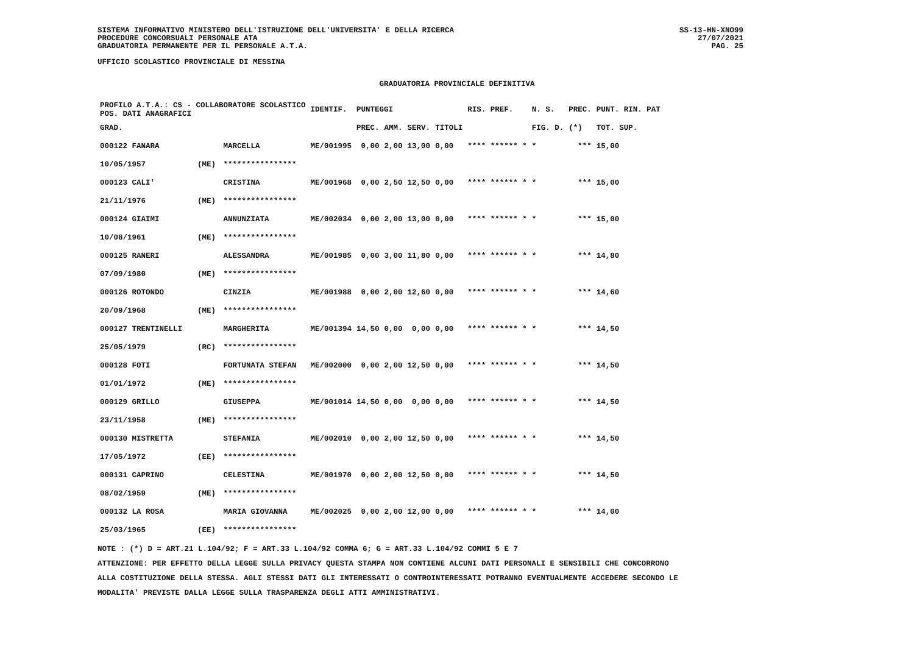SISTEMA INFORMATIVO MINISTERO DELL'ISTRUZIONE DELL'UNIVERSITA' E DELLA RICERCA
PROCEDURE CONCORSUALI PERSONALE ATA
GRADUATORIA PERMANENTE PER IL PERSONALE A.T.A.
UFFICIO SCOLASTICO PROVINCIALE DI MESSINA
SS-13-HN-XNO99
27/07/2021
PAG. 25
GRADUATORIA PROVINCIALE DEFINITIVA
| PROFILO A.T.A.: CS - COLLABORATORE SCOLASTICO POS. DATI ANAGRAFICI | | | IDENTIF. | PUNTEGGI | | | | RIS. PREF. | N. S. | PREC. | PUNT. RIN. PAT |
| --- | --- | --- | --- | --- | --- | --- | --- | --- | --- | --- | --- |
| GRAD. | | | | PREC. | AMM. | SERV. | TITOLI | | FIG. D. | (*) | TOT. SUP. |
| 000122 FANARA | | MARCELLA | ME/001995 | 0,00 | 2,00 | 13,00 | 0,00 | **** ****** * | * | *** | 15,00 |
| 10/05/1957 | (ME) | **************** | | | | | | | | | |
| 000123 CALI' | | CRISTINA | ME/001968 | 0,00 | 2,50 | 12,50 | 0,00 | **** ****** * | * | *** | 15,00 |
| 21/11/1976 | (ME) | **************** | | | | | | | | | |
| 000124 GIAIMI | | ANNUNZIATA | ME/002034 | 0,00 | 2,00 | 13,00 | 0,00 | **** ****** * | * | *** | 15,00 |
| 10/08/1961 | (ME) | **************** | | | | | | | | | |
| 000125 RANERI | | ALESSANDRA | ME/001985 | 0,00 | 3,00 | 11,80 | 0,00 | **** ****** * | * | *** | 14,80 |
| 07/09/1980 | (ME) | **************** | | | | | | | | | |
| 000126 ROTONDO | | CINZIA | ME/001988 | 0,00 | 2,00 | 12,60 | 0,00 | **** ****** * | * | *** | 14,60 |
| 20/09/1968 | (ME) | **************** | | | | | | | | | |
| 000127 TRENTINELLI | | MARGHERITA | ME/001394 | 14,50 | 0,00 | 0,00 | 0,00 | **** ****** * | * | *** | 14,50 |
| 25/05/1979 | (RC) | **************** | | | | | | | | | |
| 000128 FOTI | | FORTUNATA STEFAN | ME/002000 | 0,00 | 2,00 | 12,50 | 0,00 | **** ****** * | * | *** | 14,50 |
| 01/01/1972 | (ME) | **************** | | | | | | | | | |
| 000129 GRILLO | | GIUSEPPA | ME/001014 | 14,50 | 0,00 | 0,00 | 0,00 | **** ****** * | * | *** | 14,50 |
| 23/11/1958 | (ME) | **************** | | | | | | | | | |
| 000130 MISTRETTA | | STEFANIA | ME/002010 | 0,00 | 2,00 | 12,50 | 0,00 | **** ****** * | * | *** | 14,50 |
| 17/05/1972 | (EE) | **************** | | | | | | | | | |
| 000131 CAPRINO | | CELESTINA | ME/001970 | 0,00 | 2,00 | 12,50 | 0,00 | **** ****** * | * | *** | 14,50 |
| 08/02/1959 | (ME) | **************** | | | | | | | | | |
| 000132 LA ROSA | | MARIA GIOVANNA | ME/002025 | 0,00 | 2,00 | 12,00 | 0,00 | **** ****** * | * | *** | 14,00 |
| 25/03/1965 | (EE) | **************** | | | | | | | | | |
NOTE : (*) D = ART.21 L.104/92; F = ART.33 L.104/92 COMMA 6; G = ART.33 L.104/92 COMMI 5 E 7
ATTENZIONE: PER EFFETTO DELLA LEGGE SULLA PRIVACY QUESTA STAMPA NON CONTIENE ALCUNI DATI PERSONALI E SENSIBILI CHE CONCORRONO
ALLA COSTITUZIONE DELLA STESSA. AGLI STESSI DATI GLI INTERESSATI O CONTROINTERESSATI POTRANNO EVENTUALMENTE ACCEDERE SECONDO LE
MODALITA' PREVISTE DALLA LEGGE SULLA TRASPARENZA DEGLI ATTI AMMINISTRATIVI.